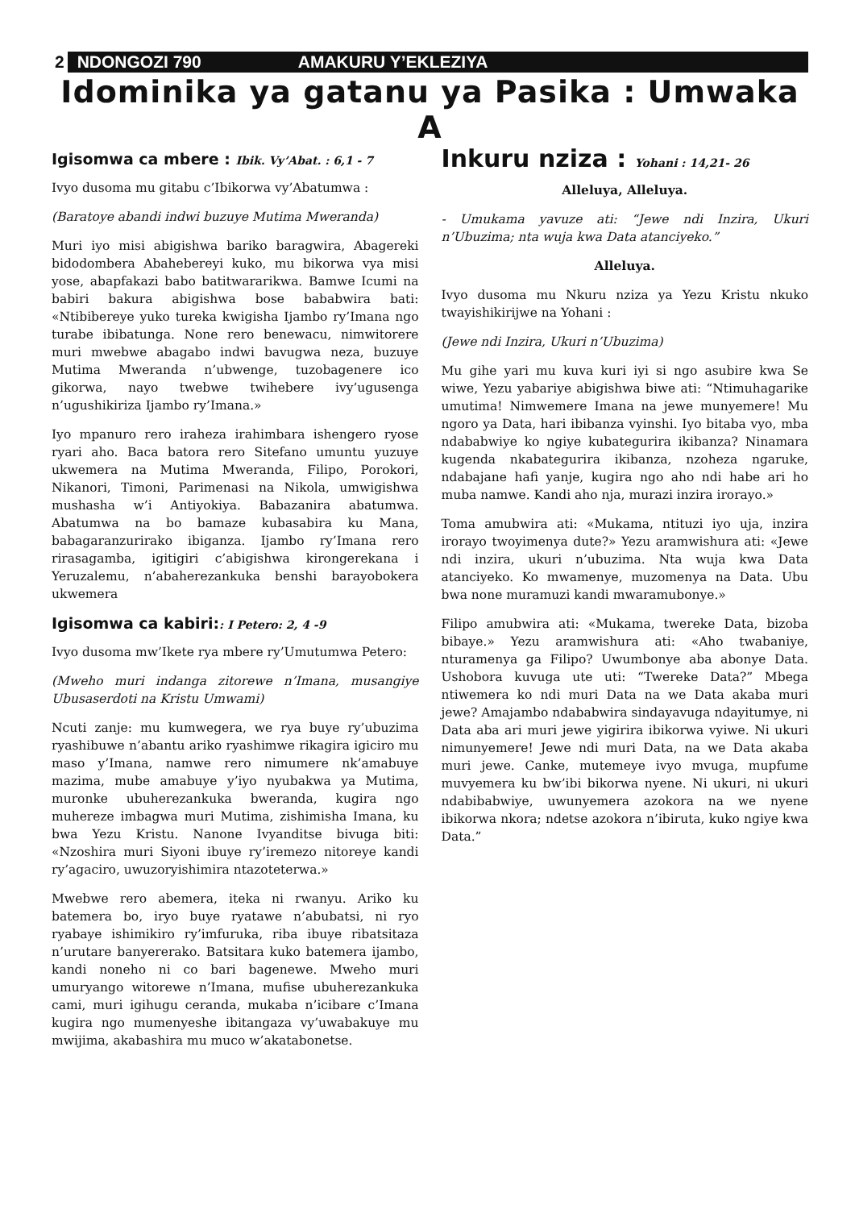2 NDONGOZI 790 AMAKURU Y’EKLEZIYA
Idominika ya gatanu ya Pasika : Umwaka A
Igisomwa ca mbere : Ibik. Vy’Abat. : 6,1 - 7
Ivyo dusoma mu gitabu c’Ibikorwa vy’Abatumwa :
(Baratoye abandi indwi buzuye Mutima Mweranda)
Muri iyo misi abigishwa bariko baragwira, Abagereki bidodombera Abahebereyi kuko, mu bikorwa vya misi yose, abapfakazi babo batitwararikwa. Bamwe Icumi na babiri bakura abigishwa bose bababwira bati: «Ntibibereye yuko tureka kwigisha Ijambo ry’Imana ngo turabe ibibatunga. None rero benewacu, nimwitorere muri mwebwe abagabo indwi bavugwa neza, buzuye Mutima Mweranda n’ubwenge, tuzobagenere ico gikorwa, nayo twebwe twihebere ivy’ugusenga n’ugushikiriza Ijambo ry’Imana.»
Iyo mpanuro rero iraheza irahimbara ishengero ryose ryari aho. Baca batora rero Sitefano umuntu yuzuye ukwemera na Mutima Mweranda, Filipo, Porokori, Nikanori, Timoni, Parimenasi na Nikola, umwigishwa mushasha w’i Antiyokiya. Babazanira abatumwa. Abatumwa na bo bamaze kubasabira ku Mana, babagaranzurirako ibiganza. Ijambo ry’Imana rero rirasagamba, igitigiri c’abigishwa kirongerekana i Yeruzalemu, n’abaherezankuka benshi barayobokera ukwemera
Igisomwa ca kabiri:: I Petero: 2, 4 -9
Ivyo dusoma mw’Ikete rya mbere ry’Umutumwa Petero:
(Mweho muri indanga zitorewe n’Imana, musangiye Ubusaserdoti na Kristu Umwami)
Ncuti zanje: mu kumwegera, we rya buye ry’ubuzima ryashibuwe n’abantu ariko ryashimwe rikagira igiciro mu maso y’Imana, namwe rero nimumere nk’amabuye mazima, mube amabuye y’iyo nyubakwa ya Mutima, muronke ubuherezankuka bweranda, kugira ngo muhereze imbagwa muri Mutima, zishimisha Imana, ku bwa Yezu Kristu. Nanone Ivyanditse bivuga biti: «Nzoshira muri Siyoni ibuye ry’iremezo nitoreye kandi ry’agaciro, uwuzoryishimira ntazoteterwa.»
Mwebwe rero abemera, iteka ni rwanyu. Ariko ku batemera bo, iryo buye ryatawe n’abubatsi, ni ryo ryabaye ishimikiro ry’imfuruka, riba ibuye ribatsitaza n’urutare banyererako. Batsitara kuko batemera ijambo, kandi noneho ni co bari bagenewe. Mweho muri umuryango witorewe n’Imana, mufise ubuherezankuka cami, muri igihugu ceranda, mukaba n’icibare c’Imana kugira ngo mumenyeshe ibitangaza vy’uwabakuye mu mwijima, akabashira mu muco w’akatabonetse.
Inkuru nziza : Yohani : 14,21- 26
Alleluya, Alleluya.
- Umukama yavuze ati: “Jewe ndi Inzira, Ukuri n’Ubuzima; nta wuja kwa Data atanciyeko.”
Alleluya.
Ivyo dusoma mu Nkuru nziza ya Yezu Kristu nkuko twayishikirijwe na Yohani :
(Jewe ndi Inzira, Ukuri n’Ubuzima)
Mu gihe yari mu kuva kuri iyi si ngo asubire kwa Se wiwe, Yezu yabariye abigishwa biwe ati: “Ntimuhagarike umutima! Nimwemere Imana na jewe munyemere! Mu ngoro ya Data, hari ibibanza vyinshi. Iyo bitaba vyo, mba ndababwiye ko ngiye kubategurira ikibanza? Ninamara kugenda nkabategurira ikibanza, nzoheza ngaruke, ndabajane hafi yanje, kugira ngo aho ndi habe ari ho muba namwe. Kandi aho nja, murazi inzira irorayo.»
Toma amubwira ati: «Mukama, ntituzi iyo uja, inzira irorayo twoyimenya dute?» Yezu aramwishura ati: «Jewe ndi inzira, ukuri n’ubuzima. Nta wuja kwa Data atanciyeko. Ko mwamenye, muzomenya na Data. Ubu bwa none muramuzi kandi mwaramubonye.»
Filipo amubwira ati: «Mukama, twereke Data, bizoba bibaye.» Yezu aramwishura ati: «Aho twabaniye, nturamenya ga Filipo? Uwumbonye aba abonye Data. Ushobora kuvuga ute uti: “Twereke Data?” Mbega ntiwemera ko ndi muri Data na we Data akaba muri jewe? Amajambo ndababwira sindayavuga ndayitumye, ni Data aba ari muri jewe yigirira ibikorwa vyiwe. Ni ukuri nimunyemere! Jewe ndi muri Data, na we Data akaba muri jewe. Canke, mutemeye ivyo mvuga, mupfume muvyemera ku bw’ibi bikorwa nyene. Ni ukuri, ni ukuri ndabibabwiye, uwunyemera azokora na we nyene ibikorwa nkora; ndetse azokora n’ibiruta, kuko ngiye kwa Data.”